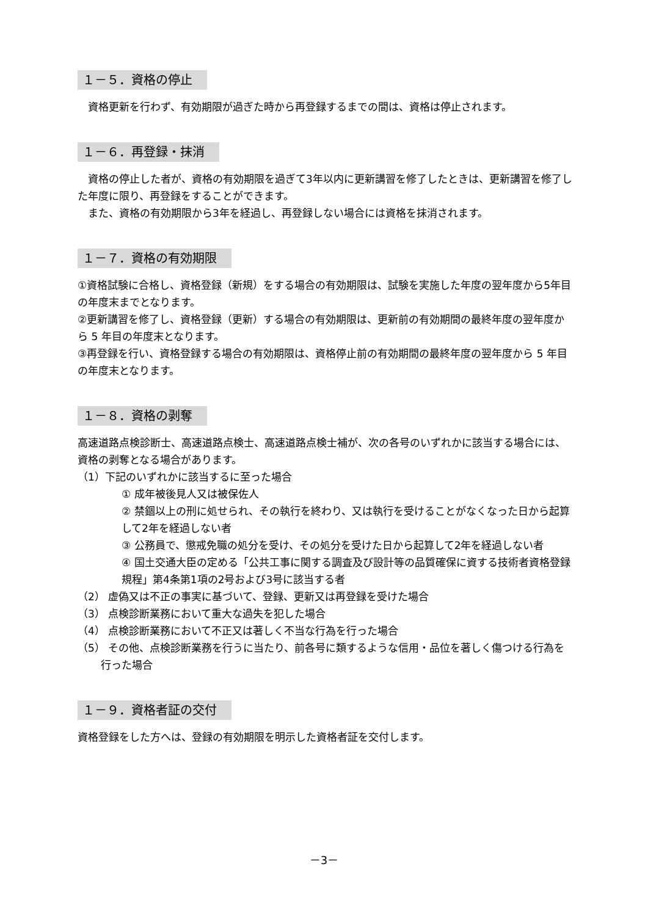１－５．資格の停止
　資格更新を行わず、有効期限が過ぎた時から再登録するまでの間は、資格は停止されます。
１－６．再登録・抹消
　資格の停止した者が、資格の有効期限を過ぎて3年以内に更新講習を修了したときは、更新講習を修了した年度に限り、再登録をすることができます。
　また、資格の有効期限から3年を経過し、再登録しない場合には資格を抹消されます。
１－７．資格の有効期限
①資格試験に合格し、資格登録（新規）をする場合の有効期限は、試験を実施した年度の翌年度から5年目の年度末までとなります。
②更新講習を修了し、資格登録（更新）する場合の有効期限は、更新前の有効期間の最終年度の翌年度から 5 年目の年度末となります。
③再登録を行い、資格登録する場合の有効期限は、資格停止前の有効期間の最終年度の翌年度から 5 年目の年度末となります。
１－８．資格の剥奪
高速道路点検診断士、高速道路点検士、高速道路点検士補が、次の各号のいずれかに該当する場合には、資格の剥奪となる場合があります。
（1）下記のいずれかに該当するに至った場合
① 成年被後見人又は被保佐人
② 禁錮以上の刑に処せられ、その執行を終わり、又は執行を受けることがなくなった日から起算して2年を経過しない者
③ 公務員で、懲戒免職の処分を受け、その処分を受けた日から起算して2年を経過しない者
④ 国土交通大臣の定める「公共工事に関する調査及び設計等の品質確保に資する技術者資格登録規程」第4条第1項の2号および3号に該当する者
（2） 虚偽又は不正の事実に基づいて、登録、更新又は再登録を受けた場合
（3） 点検診断業務において重大な過失を犯した場合
（4） 点検診断業務において不正又は著しく不当な行為を行った場合
（5） その他、点検診断業務を行うに当たり、前各号に類するような信用・品位を著しく傷つける行為を行った場合
１－９．資格者証の交付
資格登録をした方へは、登録の有効期限を明示した資格者証を交付します。
－3－